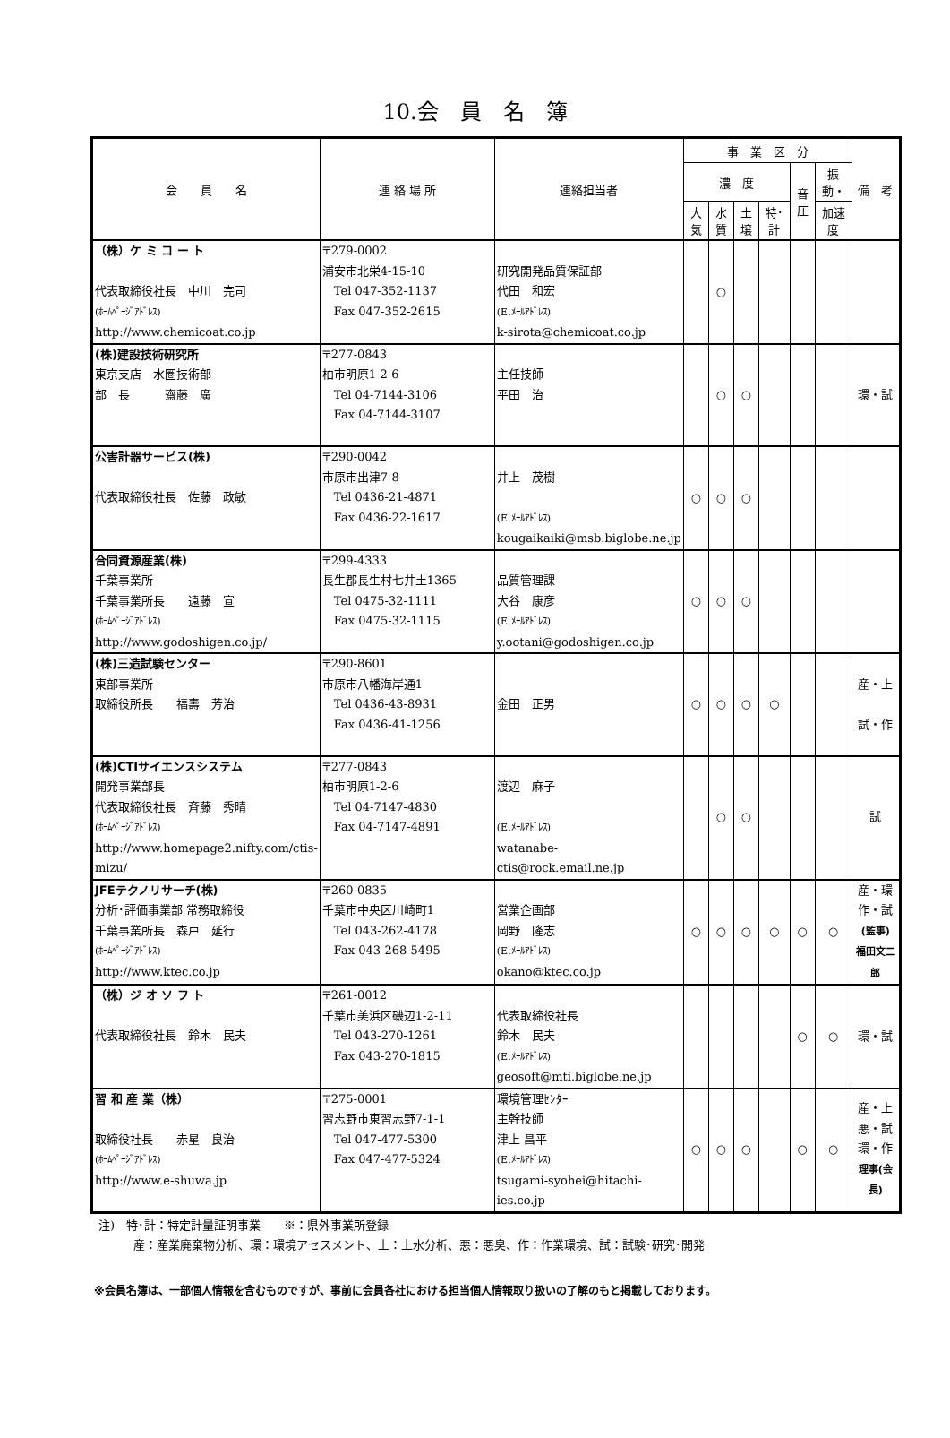10.会　員　名　簿
| 会 員 名 | 連 絡 場 所 | 連絡担当者 | 事 業 区 分 | | | | | | 備 考 |
| --- | --- | --- | --- | --- | --- | --- | --- | --- | --- |
| | | | 濃 度 | | | | 音圧 | 振動・ | |
| | | | 大気 | 水質 | 土壌 | 特･計 | | 加速度 | |
| （株）ケ ミ コ ー ト 代表取締役社長 中川 完司 (ﾎｰﾑﾍﾟｰｼﾞｱﾄﾞﾚｽ) http://www.chemicoat.co.jp | 〒279-0002 浦安市北栄4-15-10 Tel 047-352-1137 Fax 047-352-2615 | 研究開発品質保証部 代田 和宏 (E.ﾒｰﾙｱﾄﾞﾚｽ) k-sirota@chemicoat.co.jp | | ○ | | | | | |
| (株)建設技術研究所 東京支店 水圏技術部 部 長 齋藤 廣 | 〒277-0843 柏市明原1-2-6 Tel 04-7144-3106 Fax 04-7144-3107 | 主任技師 平田 治 | | ○ | ○ | | | | 環・試 |
| 公害計器サービス(株) 代表取締役社長 佐藤 政敏 | 〒290-0042 市原市出津7-8 Tel 0436-21-4871 Fax 0436-22-1617 | 井上 茂樹 (E.ﾒｰﾙｱﾄﾞﾚｽ) kougaikaiki@msb.biglobe.ne.jp | ○ | ○ | ○ | | | | |
| 合同資源産業(株) 千葉事業所 千葉事業所長 遠藤 宣 (ﾎｰﾑﾍﾟｰｼﾞｱﾄﾞﾚｽ) http://www.godoshigen.co.jp/ | 〒299-4333 長生郡長生村七井土1365 Tel 0475-32-1111 Fax 0475-32-1115 | 品質管理課 大谷 康彦 (E.ﾒｰﾙｱﾄﾞﾚｽ) y.ootani@godoshigen.co.jp | ○ | ○ | ○ | | | | |
| (株)三造試験センター 東部事業所 取締役所長 福壽 芳治 | 〒290-8601 市原市八幡海岸通1 Tel 0436-43-8931 Fax 0436-41-1256 | 金田 正男 | ○ | ○ | ○ | ○ | | | 産・上 試・作 |
| (株)CTIサイエンスシステム 開発事業部長 代表取締役社長 斉藤 秀晴 (ﾎｰﾑﾍﾟｰｼﾞｱﾄﾞﾚｽ) http://www.homepage2.nifty.com/ctis-mizu/ | 〒277-0843 柏市明原1-2-6 Tel 04-7147-4830 Fax 04-7147-4891 | 渡辺 麻子 (E.ﾒｰﾙｱﾄﾞﾚｽ) watanabe-ctis@rock.email.ne.jp | | ○ | ○ | | | | 試 |
| JFEテクノリサーチ(株) 分析･評価事業部 常務取締役 千葉事業所長 森戸 延行 (ﾎｰﾑﾍﾟｰｼﾞｱﾄﾞﾚｽ) http://www.ktec.co.jp | 〒260-0835 千葉市中央区川崎町1 Tel 043-262-4178 Fax 043-268-5495 | 営業企画部 岡野 隆志 (E.ﾒｰﾙｱﾄﾞﾚｽ) okano@ktec.co.jp | ○ | ○ | ○ | ○ | ○ | ○ | 産・環 作・試 (監事) 福田文二郎 |
| （株）ジ オ ソ フ ト 代表取締役社長 鈴木 民夫 | 〒261-0012 千葉市美浜区磯辺1-2-11 Tel 043-270-1261 Fax 043-270-1815 | 代表取締役社長 鈴木 民夫 (E.ﾒｰﾙｱﾄﾞﾚｽ) geosoft@mti.biglobe.ne.jp | | | | | ○ | ○ | 環・試 |
| 習 和 産 業（株） 取締役社長 赤星 良治 (ﾎｰﾑﾍﾟｰｼﾞｱﾄﾞﾚｽ) http://www.e-shuwa.jp | 〒275-0001 習志野市東習志野7-1-1 Tel 047-477-5300 Fax 047-477-5324 | 環境管理ｾﾝﾀｰ 主幹技師 津上 昌平 (E.ﾒｰﾙｱﾄﾞﾚｽ) tsugami-syohei@hitachi-ies.co.jp | ○ | ○ | ○ | | ○ | ○ | 産・上 悪・試 環・作 理事(会長) |
注)　特･計：特定計量証明事業　　※：県外事業所登録
　　　産：産業廃棄物分析、環：環境アセスメント、上：上水分析、悪：悪臭、作：作業環境、試：試験･研究･開発
※会員名簿は、一部個人情報を含むものですが、事前に会員各社における担当個人情報取り扱いの了解のもと掲載しております。